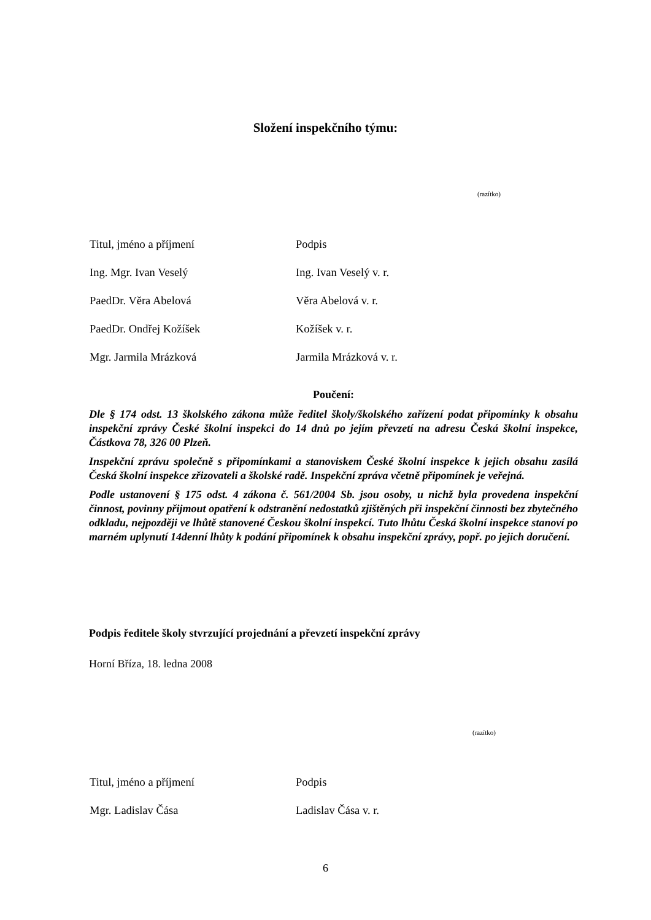Složení inspekčního týmu:
(razítko)
| Titul, jméno a příjmení | Podpis |
| --- | --- |
| Ing. Mgr. Ivan Veselý | Ing. Ivan Veselý v. r. |
| PaedDr. Věra Abelová | Věra Abelová v. r. |
| PaedDr. Ondřej Kožíšek | Kožíšek v. r. |
| Mgr. Jarmila Mrázková | Jarmila Mrázková v. r. |
Poučení:
Dle § 174 odst. 13 školského zákona může ředitel školy/školského zařízení podat připomínky k obsahu inspekční zprávy České školní inspekci do 14 dnů po jejím převzetí na adresu Česká školní inspekce, Částkova 78, 326 00 Plzeň.
Inspekční zprávu společně s připomínkami a stanoviskem České školní inspekce k jejich obsahu zasílá Česká školní inspekce zřizovateli a školské radě. Inspekční zpráva včetně připomínek je veřejná.
Podle ustanovení § 175 odst. 4 zákona č. 561/2004 Sb. jsou osoby, u nichž byla provedena inspekční činnost, povinny přijmout opatření k odstranění nedostatků zjištěných při inspekční činnosti bez zbytečného odkladu, nejpozději ve lhůtě stanovené Českou školní inspekcí. Tuto lhůtu Česká školní inspekce stanoví po marném uplynutí 14denní lhůty k podání připomínek k obsahu inspekční zprávy, popř. po jejich doručení.
Podpis ředitele školy stvrzující projednání a převzetí inspekční zprávy
Horní Bříza, 18. ledna 2008
(razítko)
| Titul, jméno a příjmení | Podpis |
| --- | --- |
| Mgr. Ladislav Čása | Ladislav Čása v. r. |
6